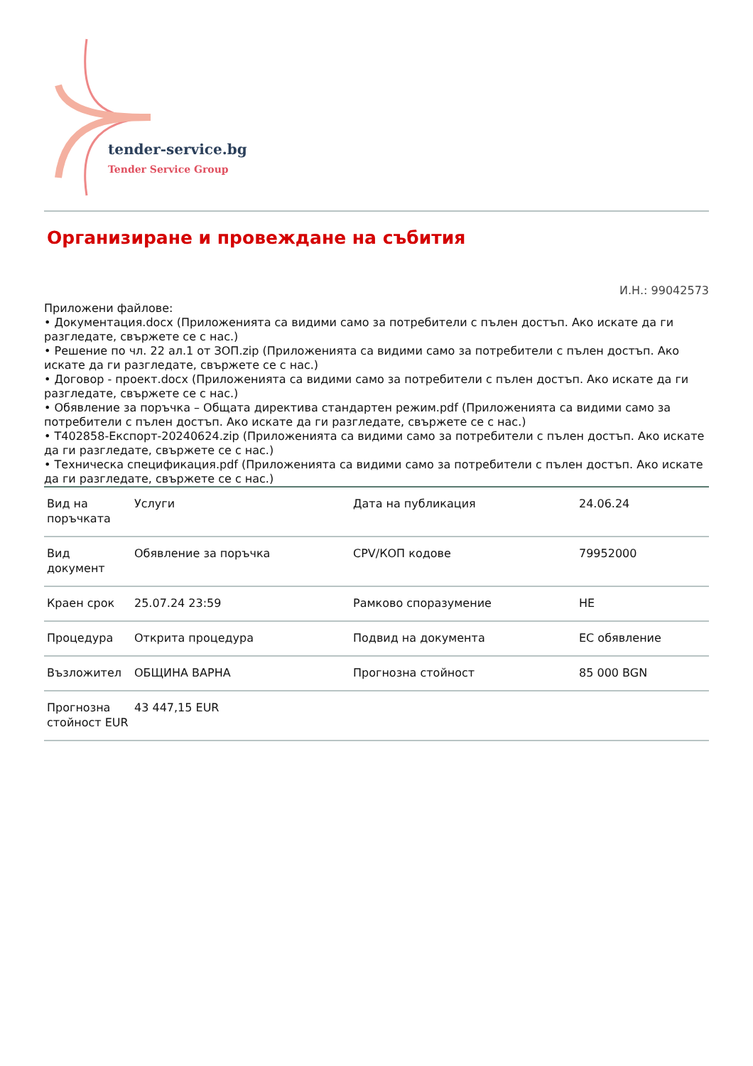tender-service.bg
Tender Service Group
Организиране и провеждане на събития
И.Н.: 99042573
Приложени файлове:
• Документация.docx (Приложенията са видими само за потребители с пълен достъп. Ако искате да ги разгледате, свържете се с нас.)
• Решение по чл. 22 ал.1 от ЗОП.zip (Приложенията са видими само за потребители с пълен достъп. Ако искате да ги разгледате, свържете се с нас.)
• Договор - проект.docx (Приложенията са видими само за потребители с пълен достъп. Ако искате да ги разгледате, свържете се с нас.)
• Обявление за поръчка – Общата директива стандартен режим.pdf (Приложенията са видими само за потребители с пълен достъп. Ако искате да ги разгледате, свържете се с нас.)
• T402858-Експорт-20240624.zip (Приложенията са видими само за потребители с пълен достъп. Ако искате да ги разгледате, свържете се с нас.)
• Техническа спецификация.pdf (Приложенията са видими само за потребители с пълен достъп. Ако искате да ги разгледате, свържете се с нас.)
| Вид на поръчката | Услуги | Дата на публикация | 24.06.24 |
| Вид документ | Обявление за поръчка | CPV/КОП кодове | 79952000 |
| Краен срок | 25.07.24 23:59 | Рамково споразумение | НЕ |
| Процедура | Открита процедура | Подвид на документа | ЕС обявление |
| Възложител | ОБЩИНА ВАРНА | Прогнозна стойност | 85 000 BGN |
| Прогнозна стойност EUR | 43 447,15 EUR | | |